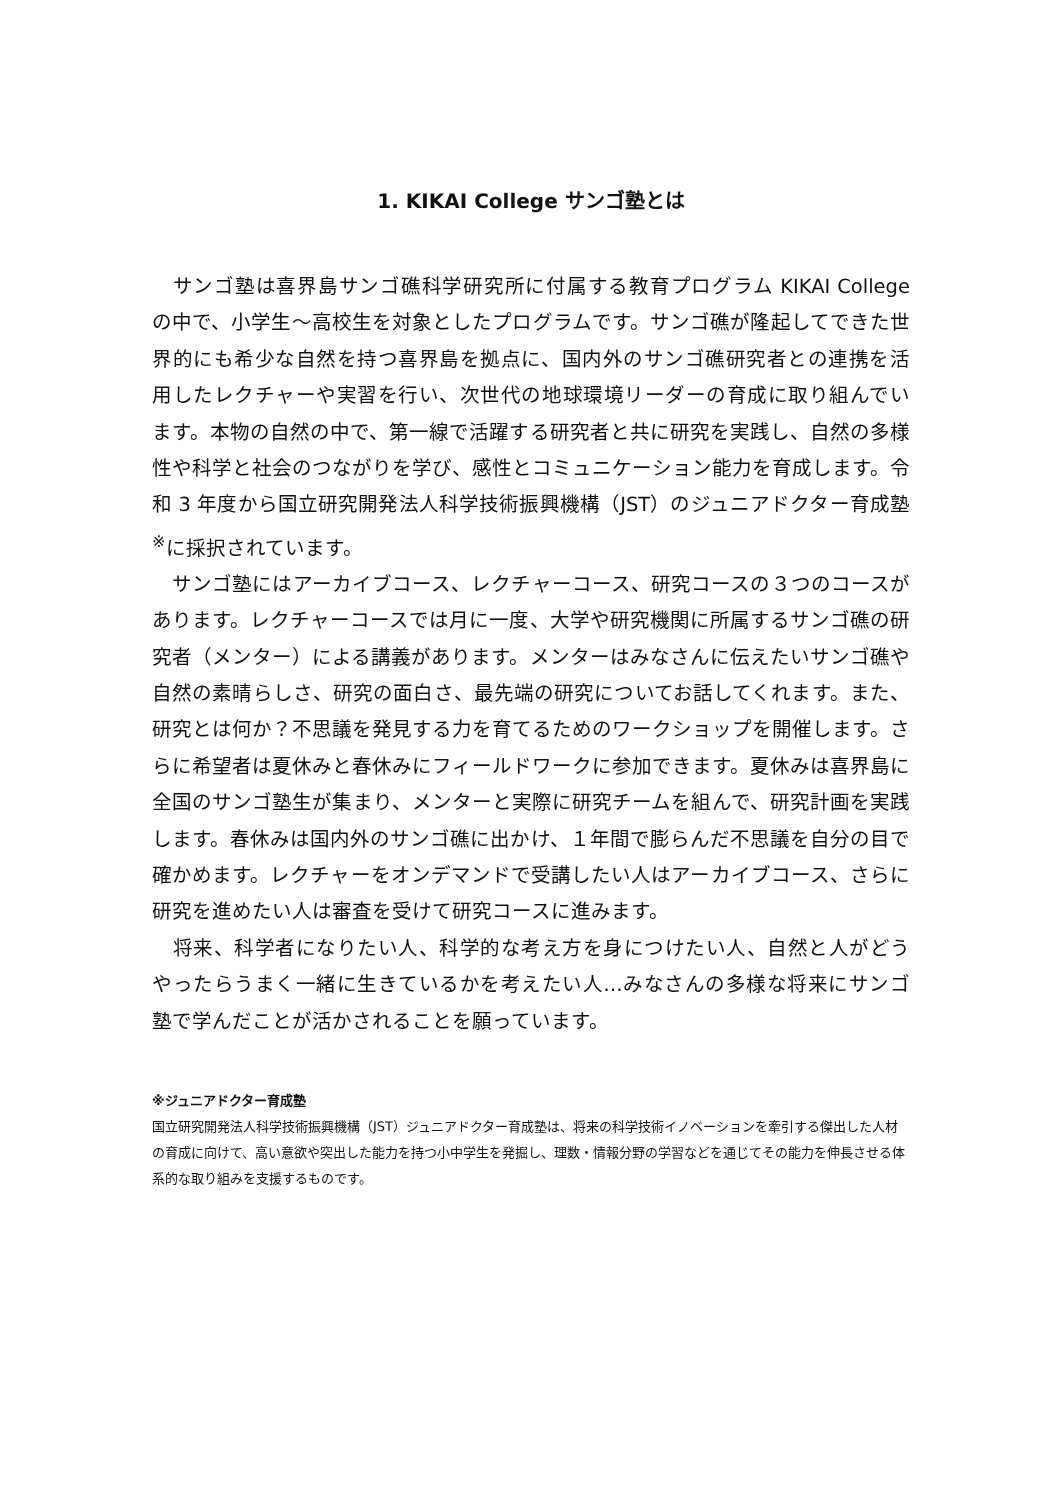1. KIKAI College サンゴ塾とは
　サンゴ塾は喜界島サンゴ礁科学研究所に付属する教育プログラム KIKAI College の中で、小学生～高校生を対象としたプログラムです。サンゴ礁が隆起してできた世界的にも希少な自然を持つ喜界島を拠点に、国内外のサンゴ礁研究者との連携を活用したレクチャーや実習を行い、次世代の地球環境リーダーの育成に取り組んでいます。本物の自然の中で、第一線で活躍する研究者と共に研究を実践し、自然の多様性や科学と社会のつながりを学び、感性とコミュニケーション能力を育成します。令和 3 年度から国立研究開発法人科学技術振興機構（JST）のジュニアドクター育成塾<sup>※</sup>に採択されています。
　サンゴ塾にはアーカイブコース、レクチャーコース、研究コースの３つのコースがあります。レクチャーコースでは月に一度、大学や研究機関に所属するサンゴ礁の研究者（メンター）による講義があります。メンターはみなさんに伝えたいサンゴ礁や自然の素晴らしさ、研究の面白さ、最先端の研究についてお話してくれます。また、研究とは何か？不思議を発見する力を育てるためのワークショップを開催します。さらに希望者は夏休みと春休みにフィールドワークに参加できます。夏休みは喜界島に全国のサンゴ塾生が集まり、メンターと実際に研究チームを組んで、研究計画を実践します。春休みは国内外のサンゴ礁に出かけ、１年間で膨らんだ不思議を自分の目で確かめます。レクチャーをオンデマンドで受講したい人はアーカイブコース、さらに研究を進めたい人は審査を受けて研究コースに進みます。
　将来、科学者になりたい人、科学的な考え方を身につけたい人、自然と人がどうやったらうまく一緒に生きているかを考えたい人…みなさんの多様な将来にサンゴ塾で学んだことが活かされることを願っています。
※ジュニアドクター育成塾
国立研究開発法人科学技術振興機構（JST）ジュニアドクター育成塾は、将来の科学技術イノベーションを牽引する傑出した人材の育成に向けて、高い意欲や突出した能力を持つ小中学生を発掘し、理数・情報分野の学習などを通じてその能力を伸長させる体系的な取り組みを支援するものです。